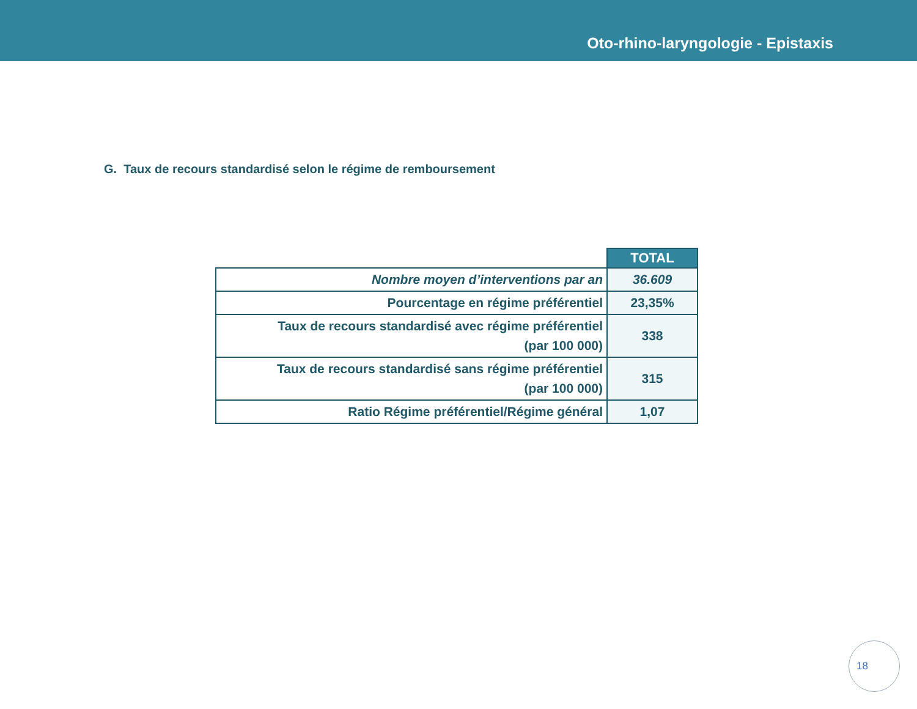Oto-rhino-laryngologie - Epistaxis
G. Taux de recours standardisé selon le régime de remboursement
| | TOTAL |
| --- | --- |
| Nombre moyen d’interventions par an | 36.609 |
| Pourcentage en régime préférentiel | 23,35% |
| Taux de recours standardisé avec régime préférentiel (par 100 000) | 338 |
| Taux de recours standardisé sans régime préférentiel (par 100 000) | 315 |
| Ratio Régime préférentiel/Régime général | 1,07 |
18